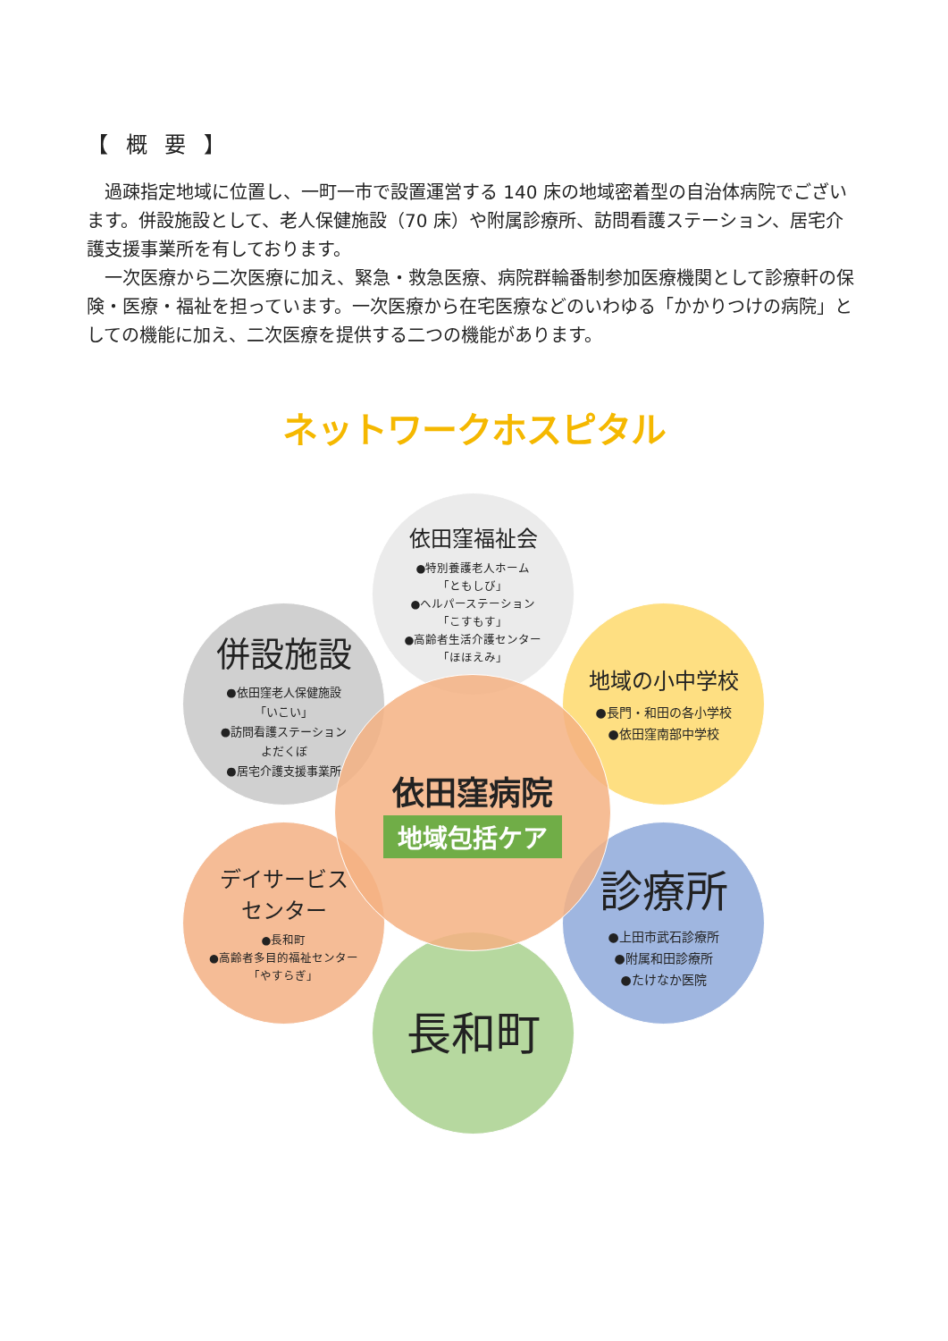【 概 要 】
過疎指定地域に位置し、一町一市で設置運営する 140 床の地域密着型の自治体病院でございます。併設施設として、老人保健施設（70 床）や附属診療所、訪問看護ステーション、居宅介護支援事業所を有しております。
一次医療から二次医療に加え、緊急・救急医療、病院群輪番制参加医療機関として診療軒の保険・医療・福祉を担っています。一次医療から在宅医療などのいわゆる「かかりつけの病院」としての機能に加え、二次医療を提供する二つの機能があります。
ネットワークホスピタル
依田窪福祉会
●特別養護老人ホーム
「ともしび」
●ヘルパーステーション
「こすもす」
●高齢者生活介護センター
「ほほえみ」
併設施設
●依田窪老人保健施設
「いこい」
●訪問看護ステーション
よだくぼ
●居宅介護支援事業所
地域の小中学校
●長門・和田の各小学校
●依田窪南部中学校
デイサービス
センター
●長和町
●高齢者多目的福祉センター
「やすらぎ」
診療所
●上田市武石診療所
●附属和田診療所
●たけなか医院
長和町
依田窪病院
地域包括ケア